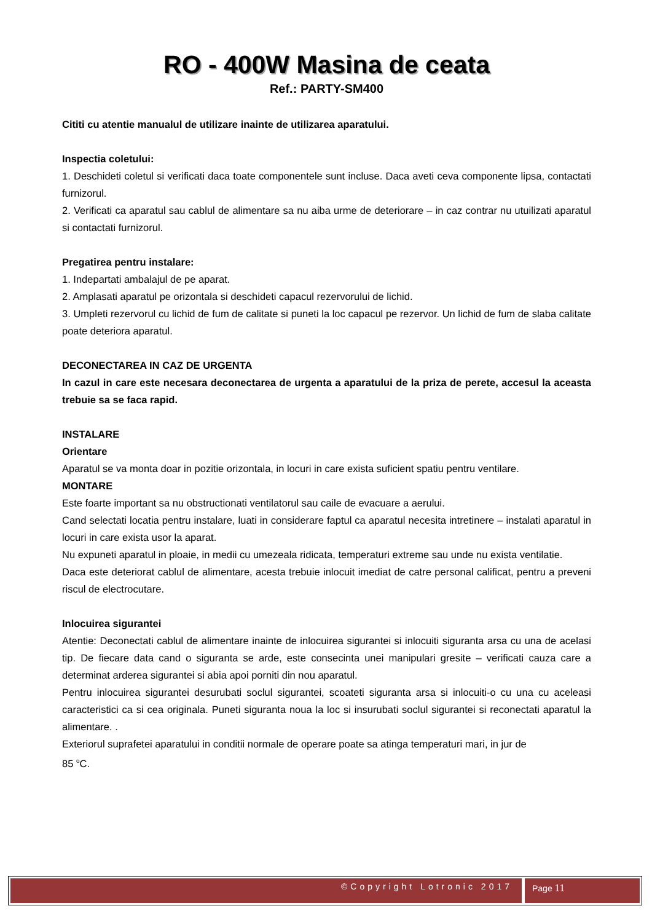RO - 400W Masina de ceata
Ref.: PARTY-SM400
Cititi cu atentie manualul de utilizare inainte de utilizarea aparatului.
Inspectia coletului:
1. Deschideti coletul si verificati daca toate componentele sunt incluse. Daca aveti ceva componente lipsa, contactati furnizorul.
2. Verificati ca aparatul sau cablul de alimentare sa nu aiba urme de deteriorare – in caz contrar nu utuilizati aparatul si contactati furnizorul.
Pregatirea pentru instalare:
1. Indepartati ambalajul de pe aparat.
2. Amplasati aparatul pe orizontala si deschideti capacul rezervorului de lichid.
3. Umpleti rezervorul cu lichid de fum de calitate si puneti la loc capacul pe rezervor. Un lichid de fum de slaba calitate poate deteriora aparatul.
DECONECTAREA IN CAZ DE URGENTA
In cazul in care este necesara deconectarea de urgenta a aparatului de la priza de perete, accesul la aceasta trebuie sa se faca rapid.
INSTALARE
Orientare
Aparatul se va monta doar in pozitie orizontala, in locuri in care exista suficient spatiu pentru ventilare.
MONTARE
Este foarte important sa nu obstructionati ventilatorul sau caile de evacuare a aerului.
Cand selectati locatia pentru instalare, luati in considerare faptul ca aparatul necesita intretinere – instalati aparatul in locuri in care exista usor la aparat.
Nu expuneti aparatul in ploaie, in medii cu umezeala ridicata, temperaturi extreme sau unde nu exista ventilatie.
Daca este deteriorat cablul de alimentare, acesta trebuie inlocuit imediat de catre personal calificat, pentru a preveni riscul de electrocutare.
Inlocuirea sigurantei
Atentie: Deconectati cablul de alimentare inainte de inlocuirea sigurantei si inlocuiti siguranta arsa cu una de acelasi tip. De fiecare data cand o siguranta se arde, este consecinta unei manipulari gresite – verificati cauza care a determinat arderea sigurantei si abia apoi porniti din nou aparatul.
Pentru inlocuirea sigurantei desurubati soclul sigurantei, scoateti siguranta arsa si inlocuiti-o cu una cu aceleasi caracteristici ca si cea originala. Puneti siguranta noua la loc si insurubati soclul sigurantei si reconectati aparatul la alimentare. .
Exteriorul suprafetei aparatului in conditii normale de operare poate sa atinga temperaturi mari, in jur de
85 <sup>o</sup>C.
©Copyright Lotronic 2017
Page 11